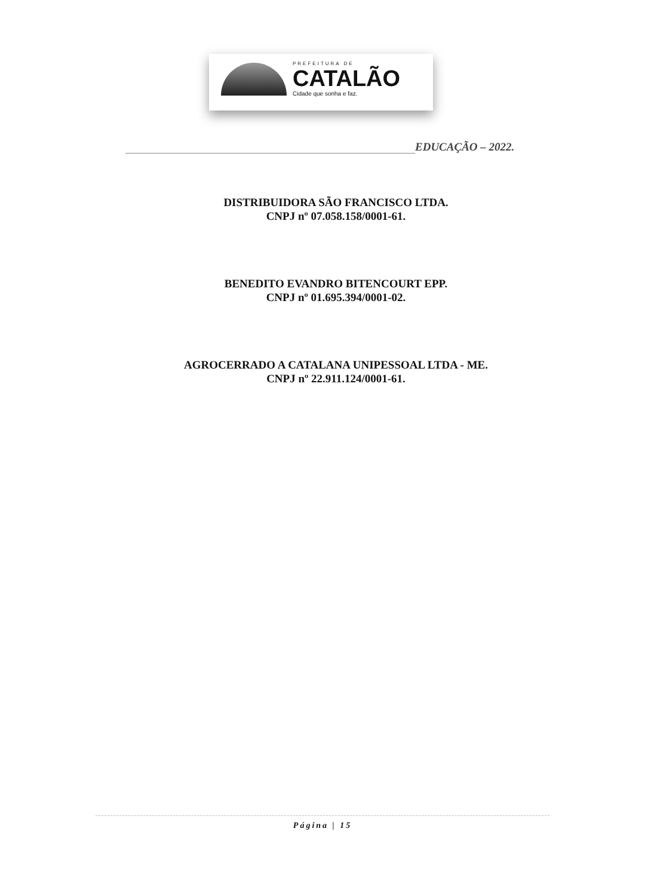PREFEITURA DE
CATALÃO
Cidade que sonha e faz.
EDUCAÇÃO – 2022.
DISTRIBUIDORA SÃO FRANCISCO LTDA.
CNPJ nº 07.058.158/0001-61.
BENEDITO EVANDRO BITENCOURT EPP.
CNPJ nº 01.695.394/0001-02.
AGROCERRADO A CATALANA UNIPESSOAL LTDA - ME.
CNPJ nº 22.911.124/0001-61.
Página | 15